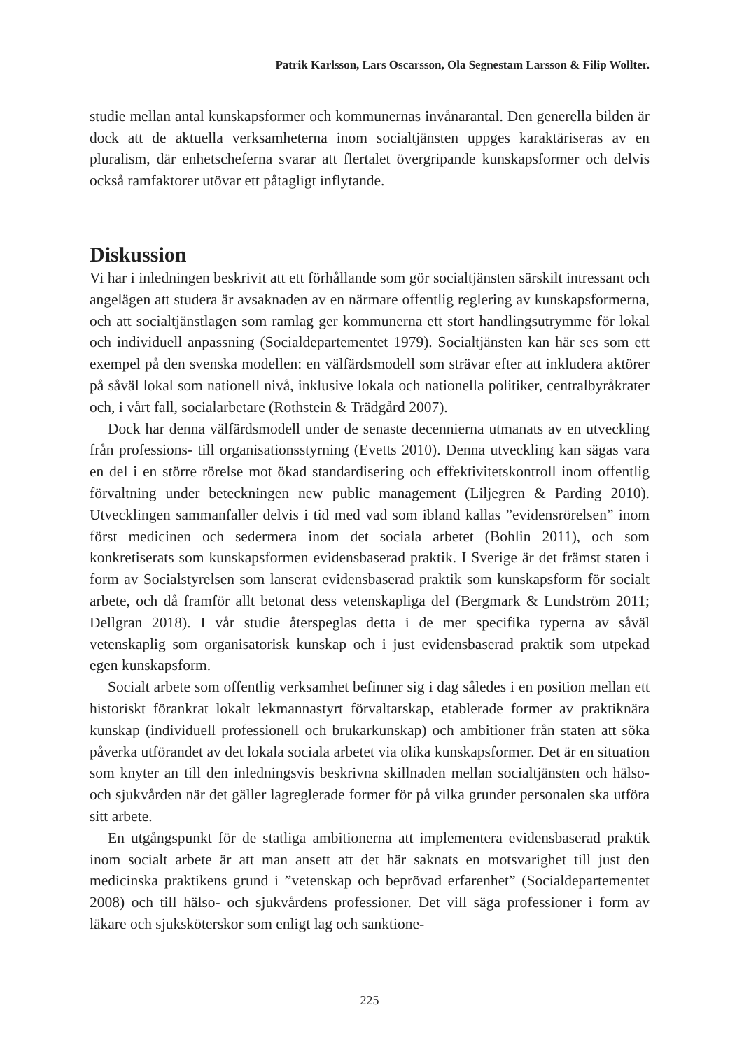Patrik Karlsson, Lars Oscarsson, Ola Segnestam Larsson & Filip Wollter.
studie mellan antal kunskapsformer och kommunernas invånarantal. Den generella bilden är dock att de aktuella verksamheterna inom socialtjänsten uppges karaktäriseras av en pluralism, där enhetscheferna svarar att flertalet övergripande kunskapsformer och delvis också ramfaktorer utövar ett påtagligt inflytande.
Diskussion
Vi har i inledningen beskrivit att ett förhållande som gör socialtjänsten särskilt intressant och angelägen att studera är avsaknaden av en närmare offentlig reglering av kunskapsformerna, och att socialtjänstlagen som ramlag ger kommunerna ett stort handlingsutrymme för lokal och individuell anpassning (Socialdepartementet 1979). Socialtjänsten kan här ses som ett exempel på den svenska modellen: en välfärdsmodell som strävar efter att inkludera aktörer på såväl lokal som nationell nivå, inklusive lokala och nationella politiker, centralbyråkrater och, i vårt fall, socialarbetare (Rothstein & Trädgård 2007).
Dock har denna välfärdsmodell under de senaste decennierna utmanats av en utveckling från professions- till organisationsstyrning (Evetts 2010). Denna utveckling kan sägas vara en del i en större rörelse mot ökad standardisering och effektivitetskontroll inom offentlig förvaltning under beteckningen new public management (Liljegren & Parding 2010). Utvecklingen sammanfaller delvis i tid med vad som ibland kallas ”evidensrörelsen” inom först medicinen och sedermera inom det sociala arbetet (Bohlin 2011), och som konkretiserats som kunskapsformen evidensbaserad praktik. I Sverige är det främst staten i form av Socialstyrelsen som lanserat evidensbaserad praktik som kunskapsform för socialt arbete, och då framför allt betonat dess vetenskapliga del (Bergmark & Lundström 2011; Dellgran 2018). I vår studie återspeglas detta i de mer specifika typerna av såväl vetenskaplig som organisatorisk kunskap och i just evidensbaserad praktik som utpekad egen kunskapsform.
Socialt arbete som offentlig verksamhet befinner sig i dag således i en position mellan ett historiskt förankrat lokalt lekmannastyrt förvaltarskap, etablerade former av praktiknära kunskap (individuell professionell och brukarkunskap) och ambitioner från staten att söka påverka utförandet av det lokala sociala arbetet via olika kunskapsformer. Det är en situation som knyter an till den inledningsvis beskrivna skillnaden mellan socialtjänsten och hälso- och sjukvården när det gäller lagreglerade former för på vilka grunder personalen ska utföra sitt arbete.
En utgångspunkt för de statliga ambitionerna att implementera evidensbaserad praktik inom socialt arbete är att man ansett att det här saknats en motsvarighet till just den medicinska praktikens grund i ”vetenskap och beprövad erfarenhet” (Socialdepartementet 2008) och till hälso- och sjukvårdens professioner. Det vill säga professioner i form av läkare och sjuksköterskor som enligt lag och sanktione-
225